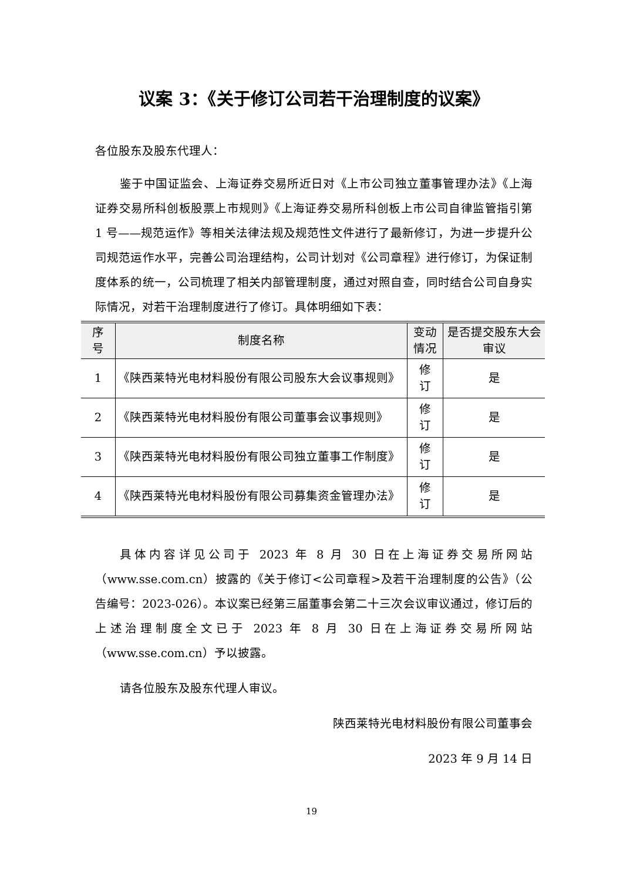议案 3：《关于修订公司若干治理制度的议案》
各位股东及股东代理人：
鉴于中国证监会、上海证券交易所近日对《上市公司独立董事管理办法》《上海证券交易所科创板股票上市规则》《上海证券交易所科创板上市公司自律监管指引第 1 号——规范运作》等相关法律法规及规范性文件进行了最新修订，为进一步提升公司规范运作水平，完善公司治理结构，公司计划对《公司章程》进行修订，为保证制度体系的统一，公司梳理了相关内部管理制度，通过对照自查，同时结合公司自身实际情况，对若干治理制度进行了修订。具体明细如下表：
具体内容详见公司于 2023 年 8 月 30 日在上海证券交易所网站（www.sse.com.cn）披露的《关于修订<公司章程>及若干治理制度的公告》（公告编号：2023-026）。本议案已经第三届董事会第二十三次会议审议通过，修订后的上述治理制度全文已于 2023 年 8 月 30 日在上海证券交易所网站（www.sse.com.cn）予以披露。
请各位股东及股东代理人审议。
陕西莱特光电材料股份有限公司董事会
2023 年 9 月 14 日
| 序 号 | 制度名称 | 变动 情况 | 是否提交股东大会 审议 |
| --- | --- | --- | --- |
| 1 | 《陕西莱特光电材料股份有限公司股东大会议事规则》 | 修 订 | 是 |
| 2 | 《陕西莱特光电材料股份有限公司董事会议事规则》 | 修 订 | 是 |
| 3 | 《陕西莱特光电材料股份有限公司独立董事工作制度》 | 修 订 | 是 |
| 4 | 《陕西莱特光电材料股份有限公司募集资金管理办法》 | 修 订 | 是 |
19